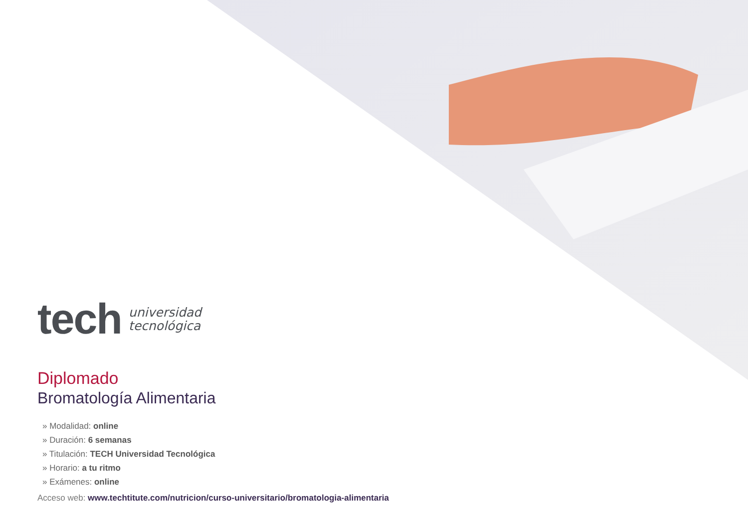tech
universidad
tecnológica
Diplomado
Bromatología Alimentaria
» Modalidad: online
» Duración: 6 semanas
» Titulación: TECH Universidad Tecnológica
» Horario: a tu ritmo
» Exámenes: online
Acceso web: www.techtitute.com/nutricion/curso-universitario/bromatologia-alimentaria